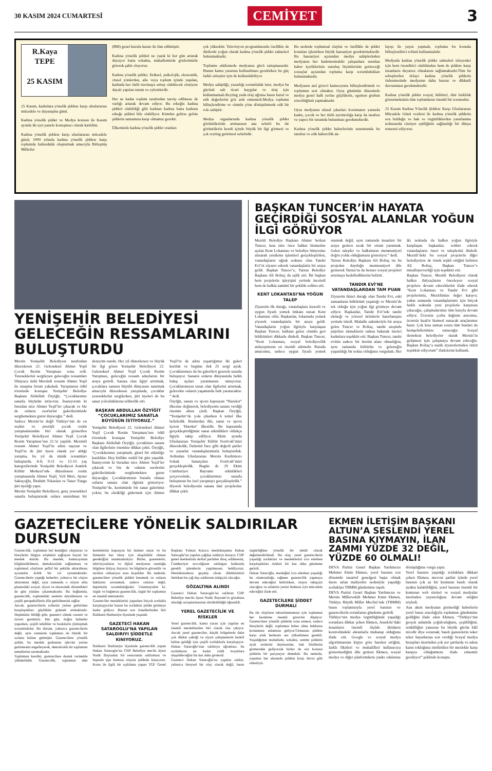30 KASIM 2024 CUMARTESİ
CEMİYET
3
R.Kaya
TEPE
25 KASIM
25 Kasım, kadınlara yönelik şiddete karşı uluslararası mücadele ve dayanışma günü.
Kadına yönelik şiddet ve Medya konusu ile Kasım ayında iki ayrı panele konuşmacı olarak katıldım.
Kadına yönelik şiddete karşı uluslararası mücadele günü; 1999 yılında kadına yönelik şiddete karşı toplumda farkındalık oluşturmak amacıyla Birleşmiş Milletler
(BM) genel kurulu kararı ile ilan edilmiştir.
Kadına yönelik şiddeti ne yazık ki her gün artarak duyuyor hatta sokakta, mahallemizde gözlerimizle görerek şahit oluyoruz.
Kadına yönelik şiddet; fiziksel, psikolojik, ekonomik, cinsel yönlerden, aile veya toplum içinde yapılan, kadında her türlü travmaya sebep olabilecek cinsiyete dayalı yapılan tutum ve eylemlerdir.
Her ne kadar toplum tarafından tasvip edilmese de varlığı artarak devam ediyor. Bu erkeğin kadına şiddeti olabildiği gibi kadının kadına hatta kadının erkeğe şiddeti bile olabiliyor. Kimden gelirse gelsin şiddetin tamamına karşı olmamız gerekir.
Ülkemizde kadına yönelik şiddet oranları
çok yüksektir. Televizyon programlarında özellikle de dizilerde yoğun olarak kadına yönelik şiddet sahneleri bulunmaktadır.
Toplumu etkilemede medyanın gücü tartışmasızdır. Bunun kamu yararına kullanılması gerekirken bu güç farklı sebepler için de kullanılabiliyor.
Medya sahipliği, yazarlığı sorumluluk ister, medya bu gücünü salt ticari kaygılar ve tiraj için kullanmamalı.Reyting yada tiraj uğruna basın kural ve etik değerlerini göz ardı etmemeli.Medya toplumu bilinçlendirme ve olumlu yöne dönüştürmede etik bir role sahiptir.
Medya organlarında kadına yönelik şiddet görüntülerinin artmasının ana sebebi bu tür görüntülerin kendi içinde büyük bir ilgi görmesi ve çok reyting getirmesi sebebidir.
Bu nedenle toplumsal olaylar ve özellikle de şiddet konuları işlenirken büyük hassasiyet gerektirmektedir. Bu hassasiyet açısından medya sahiplerinden medyanın her kademesindeki çalışanlara sunulan haber içeriklerinin sunuluş biçimlerinin getireceği sonuçlar açısından topluma karşı sorumlulukları bulunmaktadır.
Medyanın asıl görevi kamuoyunu bilinçlendirmek ve toplumun sesi olmaktır. Oysa günümüz düzeninde medya genel halk yerine güçlülerin, egemen grubun sözcülüğünü yapmaktadır.
Oysa medyanın ulusal çıkarları korumanın yanında kadın, çocuk ve her türlü ayrımcılığa karşı da tarafsız ve yapıcı bir tutumda bulunması gerekmektedir.
Kadına yönelik şiddet haberlerinin sunumunda bu tarafsız ve etik habercilik an-
layışı ile yayın yapmalı, toplumu bu konuda bilinçlendirici rolünü kullanmalıdır.
Medyada kadına yönelik şiddet sahneleri izleyenler için hem özendirici olabilmekte hem de şiddete karşı insanların duyarsız olmalarını sağlamaktadır.Tüm bu sebeplerden dolayı kadına yönelik şiddetin önlenmesinde medyanın daha hassas ve dikkatli davranması gerekmektedir.
Kadına yönelik şiddet sosyal, kültürel, dini farklılık göstermeksizin tüm toplumların önemli bir sorunudur.
25 Kasım Kadına Yönelik Şiddete Karşı Uluslararası Mücadele Günü vesilesi ile kadına yönelik şiddetin son bulduğu ve hak ve özgürlüklerden yararlanma noktasında cinsiyet eşitliğinin sağlandığı bir dünya temenni ediyoruz.
YENİŞEHİR BELEDİYESİ GELECEĞİN RESSAMLARINI BULUŞTURDU
Mersin Yenişehir Belediyesi tarafından düzenlenen 22. Geleneksel Ahmet Yeşil Çocuk Resim Yarışması sona erdi. Yeteneklerini sergileyen geleceğin ressamları Dünyaca ünlü Mersinli ressam Ahmet Yeşil ile tanışma fırsatı yakaladı. Yarışmanın ödül töreninde konuşan Yenişehir Belediye Başkanı Abdullah Özyiğit, “Çocuklarımız sanatla büyüsün istiyoruz. İnanıyorum ki buradan nice Ahmet Yeşil’ler çıkacak ve biz de onların eserlerini galerilerimizde sergilemekten gurur duyacağız.” dedi.
Sadece Mersin’in değil Türkiye’nin de en seçkin ve prestijli çocuk resim yarışmalarından biri olarak gösterilen Yenişehir Belediyesi Ahmet Yeşil Çocuk Resim Yarışması’nın 22.’si yapıldı. Mersinli ressam Ahmet Yeşil’in adını taşıyan ve Yeşil’in de jüri üyesi olarak yer aldığı yarışma, bu yıl da minik ressamları buluşturdu. 6-8, 9-11 ve 12-15 yaş kategorilerinde Yenişehir Belediyesi Atatürk Kültür Merkezi’nde düzenlenen resim yarışmasında Ahmet Yeşil, Veli Mert, Aynur Sakuçoğlu, İbrahim Tokaslan ve Taner Tunga jüri üyeliği yaptı.
Mersin Yenişehir Belediyesi, genç yetenekleri sanatla buluşturarak onlara unutulmaz bir deneyim sundu. Her yıl düzenlenen ve büyük bir ilgi gören Yenişehir Belediyesi 22. Geleneksel Ahmet Yeşil Çocuk Resim Yarışması, geleceğin ressam adaylarını bir araya getirdi. Sanata olan ilgiyi artırmak, çocuklara sanatın büyülü dünyasını tanıtmak amacıyla düzenlenen yarışmada, çocuklar yeteneklerini sergilerken, jüri üyeleri de bu sanat yolculuklarına rehberlik etti.
BAŞKAN ABDULLAH ÖZYİĞİT “ÇOCUKLARIMIZ SANATLA BÜYÜSÜN İSTİYORUZ.”
Yenişehir Belediyesi 22. Geleneksel Ahmet Yeşil Çocuk Resim Yarışması’nın ödül töreninde konuşan Yenişehir Belediye Başkanı Abdullah Özyiğit, çocukların sanata olan ilgilerinin önemine dikkat çekti. Özyiğit, “Çocuklarımız yarışmadı, güzel bir etkinliğe katıldılar. Hep birlikte renkli bir gün yaşadık. İnanıyorum ki buradan nice Ahmet Yeşil’ler çıkacak ve biz de onların eserlerini galerilerimizde sergilemekten gurur duyacağız. Çocuklarımızın burada olması onların sanata olan ilgisini gösteriyor. Yenişehir’de, kentimizde bir sanat galerimiz yoktu; bu eksikliği gidermek için Ahmet Yeşil’in de adını yaşattığımız iki galeri kurduk ve bugüne dek 25 sergi açtık. Çocuklarımızı da bu galerileri gezerek sanatla buluşuyor. Sanatın onların dünyasında farklı bakış açıları yaratmasını umuyoruz. Çocuklarımızın sanat olan ilgilerini artırmak, gelecekte onların yaşamında fark yaratacaktır. ” dedi.
Özyiğit, sanatı ve sporu kapsayan “Hareket” ilkesine değinerek, belediyenin sanata verdiği önemin altını çizdi. Başkan Özyiğit, “Yenişehir’de yola çıkarken 6 temel ilke belirledik. Bunlardan ilki, sanat ve sporu içeren ‘Hareket’ ilkesidir. Bu kapsamda gerçekleştirdiğimiz sanat etkinlikleri oldukça ilgiyle takip ediliyor. Ekim ayında Uluslararası Yenişehir Kültür Festivali’mizi düzenledik; Özdemir İnce gibi değerli şairler ve yazarlar vatandaşlarımızla buluşturduk. Ardından Uluslararası Mersin Kushimoto Sokak Sanatçıları Festivali’mizi gerçekleştirdik. Bugün de 29 Ekim Cumhuriyet Bayramı etkinlikleri çerçevesinde, çocuklarımızı sanatla buluşturan bu özel yarışmayı gerçekleştirdik.” diyerek belediyenin sanata dair projelerine dikkat çekti.
BAŞKAN TUNCER’İN HAYATA GEÇİRDİĞİ SOSYAL ALANLAR YOĞUN İLGİ GÖRÜYOR
Mezitli Belediye Başkanı Ahmet Serkan Tuncer, kısa süre önce halkın hizmetine açılan Kent Lokantası ve belediye bünyesine alınarak yenileme işlemleri gerçekleştirilen, vatandaşların uğrak noktası olan Tandır Evi’ni ziyaret ederek vatandaşlarla bir araya geldi. Başkan Tuncer’e, Tarsus Belediye Başkanı Ali Boltaç da eşlik etti. İki başkan hem projelerin işleyişini yerinde inceledi hem de halkla samimi bir şekilde sohbet etti.
KENT LOKANTASI’NA YOĞUN TALEP
Ziyaretin ilk durağı, vatandaşlara lezzetli ve uygun fiyatlı yemek imkanı sunan Kent Lokantası oldu. Başkanlar, lokantada yemek yiyerek vatandaşlarla bir araya geldi. Vatandaşların yoğun ilgisiyle karşılaşan Başkan Tuncer, halktan gelen olumlu geri bildirimleri dikkatle dinledi. Başkan Tuncer, “Kent Lokantası, sosyal belediyecilik anlayışımızın en önemli adımıdır. Burada amacımız, sadece uygun fiyatlı yemek sunmak değil, aynı zamanda insanları bir araya getiren sıcak bir ortam yaratmak. Gelen talepler ve halkımızın memnuniyeti doğru yolda olduğumuzu gösteriyor.” dedi.
Tarsus Belediye Başkanı Ali Boltaç ise bu projeden duyduğu memnuniyeti dile getirerek Tarsus’ta da benzer sosyal projeleri artırmayı hedeflediklerini belirtti.
TANDIR EVİ’NE VATANDAŞLARDAN TAM PUAN
Ziyaretin ikinci durağı olan Tandır Evi, eski zamanların kültürünü yaşattığı ve Mersin’de tek olduğu için yoğun ilgi görmeye devam ediyor. Başkanlar, Tandır Evi’nde tandır ekmeği ve yöresel ürünlerin hazırlanışını yerinde izledi. Mahalle sakinleriyle bir araya gelen Tuncer ve Boltaç, tandır ateşinde pişirilen ekmeklerin tadına bakarak üretici kadınlara teşekkür etti. Başkan Tuncer, tandır evinin sadece bir üretim alanı olmadığını, aynı zamanda kültürün ve geleneğin yaşatıldığı bir nokta olduğunu vurguladı. Her iki noktada da halkın yoğun ilgisiyle karşılaşan başkanlar, sohbet ederek vatandaşların öneri ve taleplerini dinledi. Mezitli’deki bu sosyal projelerin diğer belediyelere de örnek teşkil ettiğini belirten Ali Boltaç, Başkan Tuncer’e misafirperverliği için teşekkür etti.
Başkan Tuncer, Mezitli Belediyesi olarak halkın ihtiyaçlarını önceleyen sosyal projelere devam edeceklerini ifade ederek “Kent Lokantası ve Tandır Evi gibi projelerimiz, Mezitlimize değer katıyor, yakın zamanda vatandaşlarımız için birçok farklı noktada yeni projelerle karşınıza çıkacağız, çalışmalarımız tüm hızıyla devam ediyor. Ücretsiz çorba dağıtım aracımız, ücretsiz kuaför hizmeti sunacak araçlarımız hazır. Çok kısa zaman sonra tüm bunları da hemşehrilerimize sunacağız. Sosyal demokrat belediyeler olarak Mersin’in gelişmesi için çalışmaya devam edeceğiz. Başkan Boltaç’a nazik ziyaretlerinden ötürü teşekkür ediyorum” ifadelerini kullandı.
GAZETECİLERE YÖNELİK SALDIRILAR DURSUN
Gazetecilik, toplumun bel kemiğini oluşturan ve bireylerin bilgiye erişimini sağlayan hayati bir meslek dalıdır. Bu meslek, kamuoyunun bilgilendirilmesi, demokrasinin sağlanması ve toplumsal olayların şeffaf bir şekilde aktarılması açısından kritik bir rol oynamaktadır. Gazetecilerin yaptığı haberler, yalnızca bir olayın aktarımını değil, aynı zamanda o olayın arka planındaki sosyal, siyasi ve ekonomik dinamikleri de gün yüzüne çıkarmaktadır. Bu bağlamda, gazetecilik, toplumdaki seslerin duyulmasını ve çeşitli perspektiflerin dile getirilmesini sağlar.
Ancak, gazetecilerin rollerini yerine getirirken karşılaştıkları güçlükler giderek artmaktadır. Hepimizin bildiği gibi, gazeteci olmak cesaret ve özveri gerektirir. Her gün, doğru haberler yaparken, çeşitli tehditler ve baskılarla yüzleşmek zorundadırlar. Bu durum, yalnızca gazetecilerin değil, aynı zamanda toplumun da büyük bir sorunu haline gelmiştir. Gazetecilere yönelik şiddet, bu meslek grubunun işlevini yerine getirmesini engelleyerek, demokratik bir toplumun temellerini sarsmaktadır.
Toplumun kendisi, gazetecilere destek vermekle yükümlüdür. Gazetecilik, toplumun tüm kesimlerini kapsayan bir hizmet sunar ve bu hizmetin her birey için ulaşılabilir olması gerektiğini unutmamalıyız. Bizler, gazetelerin, televizyonların ve dijital medyanın sunduğu bilgilere ihtiyaç duyarız; bu bilgilerin güvenilir ve tarafsız olmasıysa esas koşuldur. Bu nedenle, gazetecilere yönelik şiddeti kınamak ve onların haklarını savunmak, sadece onların değil, hepimizin sorumluluğudur. Unutmayalım ki, özgür ve bağımsız gazetecilik, özgür bir toplumun en önemli teminatıdır.
Gazeteciler mesleklerini yaparken birçok zorlukla karşılaşıyorlar bazen bu zorluklar şiddet görmeye kadar gidiyor. Bunun son örneklerinden biri Balıkesir Burhaniye ilçesinde yaşandı.
GAZETECİ HAKAN SATAROGLU’NA YAPILAN SALDIRIYI ŞİDDETLE KINIYORUZ.
Balıkesir Burhaniye ilçesinde gazetecilik yapan Hakan Sataroglu’na CHP Belediye meclis üyesi Nadir Bayramın bir restoranda saldırması ve başında şişe kırması olayını şiddetle kınıyoruz. Konu ile ilgili bir açıklama yapan TGF Genel Başkanı Yılmaz Karaca meslektaşımız Hakan Satıroglu’na yapılan çağdışı saldırıyı kınıyor, CHP genel merkezinin derhal partiden ihraç edilmesini, Cumhuriyet savcılığının saldırgan hakkında gerekli işlemlerin yapılmasını bekliyoruz. Meslaktasımıza geçmiş olsun dileklerimizi iletirken bu çağ dışı saldırının takipçisi olacağız.
GÖZALTINA ALINDI
Gazeteci Hakan Sataroglu’na saldıran CHP Belediye meclis üyesi Nadir Bayram’ın gözaltına alındığı soruşturmasının sürdürüldüğü öğrenildi.
YEREL GAZETECİLİK VE RİSKLER
Yerel gazetecilik, kamu yararı için yapılan en önemli mesleklerden biri olarak öne çıkıyor. Ancak yerel gazeteciler, küçük bölgelerde daha çok dikkat çektiği ve siyasi çekişmelerin hedefi haline geldiği için çeşitli zorluklarla karşılaşıyor. Hakan Sataroğlu’nun saldırıya uğraması, bu zorlukların ne kadar ciddi boyutlara ulaşabileceğini bir kez daha gösterdi.
Gazeteci Hakan Sataroğlu’na yapılan saldırı, yalnızca bireysel bir olay olarak değil, basın özgürlüğüne yönelik bir tehdit olarak değerlendirilmeli. Bu olay, yerel gazetecilerin yaşadığı zorlukları ve mesleklerini icra ederken karşılaştıkları riskleri bir kez daha gündeme getirdi.
Hakan Sataroğlu, mesleğini icra ederken yaşadığı bu olumsuzluğa rağmen gazetecilik yapmaya devam edeceğini belirtirken, olayın takipçisi olacağını ve adaletin yerini bulması için mücadele edeceğini ifade etti.
GAZETECİLERE ŞİDDET DURMALI
Bu tür olayların tekrarlanmaması için toplumun her kesimine önemli görevler düşüyor. Gazetecilere yönelik şiddetin sona ermesi, sadece bireylerin değil, toplumun haber alma hakkının korunması anlamına geliyor.Tırmanan şiddete karşı artık herkesin ses yükseltmesi gerekli. Yaşadığımız mahallede, sokakta, semtte şiddetin ayak seslerini duymazdan, hak ihlallerini görmezden geliyorsak bizler de söz konusu şiddetin bir parçasıyız demektir. Bu nedenle, yaşamın her alanında şiddete karşı duvar gibi olmalıyız.
EKMEN İLETİŞİM BAŞKANI ALTUN’A SESLENDİ YEREL BASINA KIYMAYIN, İLAN ZAMMI YÜZDE 32 DEĞİL, YÜZDE 60 OLMALI!
DEVA Partisi Genel Başkan Yardımcısı Mehmet Emin Ekmen, yerel basının son dönemde tasarruf genelgesi başta olmak üzere artan maliyetler nedeniyle yaşadığı zorlukları TBMM gündemine taşıdı.
DEVA Partisi Genel Başkan Yardımcısı ve Mersin Milletvekili Mehmet Emin Ekmen, Türkiye Büyük Millet Meclisi’nde (TBMM) basın toplantısıyla yerel basının ve gazetecilerin sorunlarını gündeme getirdi.
Türkiye’nin medya özgürlüğünde yaşadığı sorunlara dikkat çeken Ekmen, Anadolu’daki insanların önemli ölçüde iktidarın kontrolündeki ekranlarla muhatap olduğunu ifade etti. Google ve sosyal medya algoritmasının kişiye göre hareket ettiğini, farklı fikirleri ve muhalifleri kullanıcıya göstermediğini dile getiren Ekmen, sosyal medya ve diğer platformların yankı odalarına dönüştüğüne vurgu yaptı.
Yerel basının yaşadığı zorluklara dikkati çeken Ekmen, mevcut şartlar içinde yerel basının çok az bir kısmının basılı olarak ayakta kalabildiğini, yerel basının önemli bir kısmının web siteleri ve sosyal medyalar üzerinden yayıncılığına devam ettiğini söyledi.
Ana akım medyanın görmediği haberlerin yerel basın aracılığıyla toplumun gündemine geldiğini ifade eden Ekmen, “Türkiye’nin gerçek anlamda çoğulculuğunu, çeşitliliğini, renkliliğini yansıtan bu büyük gücün hâli nicedir diye sorarsak; basılı gazetelerin teker teker hayatlarına son verdiği Sosyal medya hesapları üzerinden çok zor şartlarda ve adeta karın tokluğuna sürdürülen bir meslekle karşı karşıya olduğumuzu ifade etmemiz gerekiyor” şeklinde konuştu.